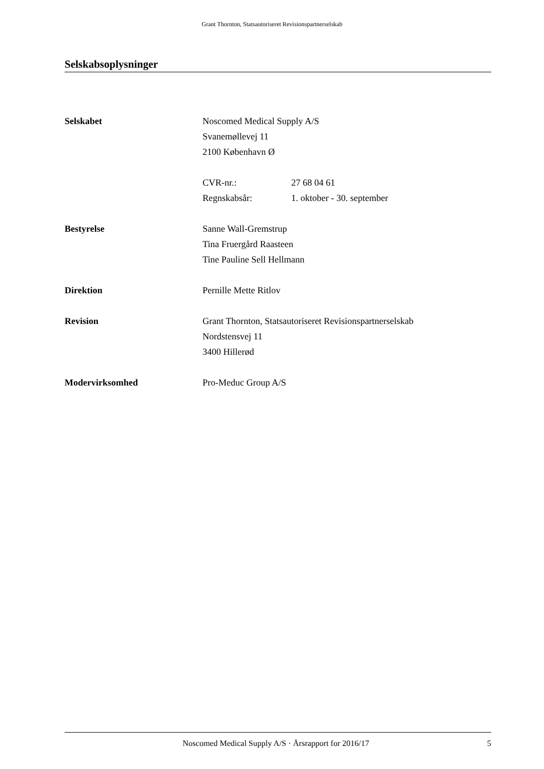Grant Thornton, Statsautoriseret Revisionspartnerselskab
Selskabsoplysninger
Selskabet Noscomed Medical Supply A/S
Svanemøllevej 11
2100 København Ø
CVR-nr.: 27 68 04 61
Regnskabsår: 1. oktober - 30. september
Bestyrelse Sanne Wall-Gremstrup
Tina Fruergård Raasteen
Tine Pauline Sell Hellmann
Direktion Pernille Mette Ritlov
Revision Grant Thornton, Statsautoriseret Revisionspartnerselskab
Nordstensvej 11
3400 Hillerød
Modervirksomhed Pro-Meduc Group A/S
Noscomed Medical Supply A/S · Årsrapport for 2016/17 5